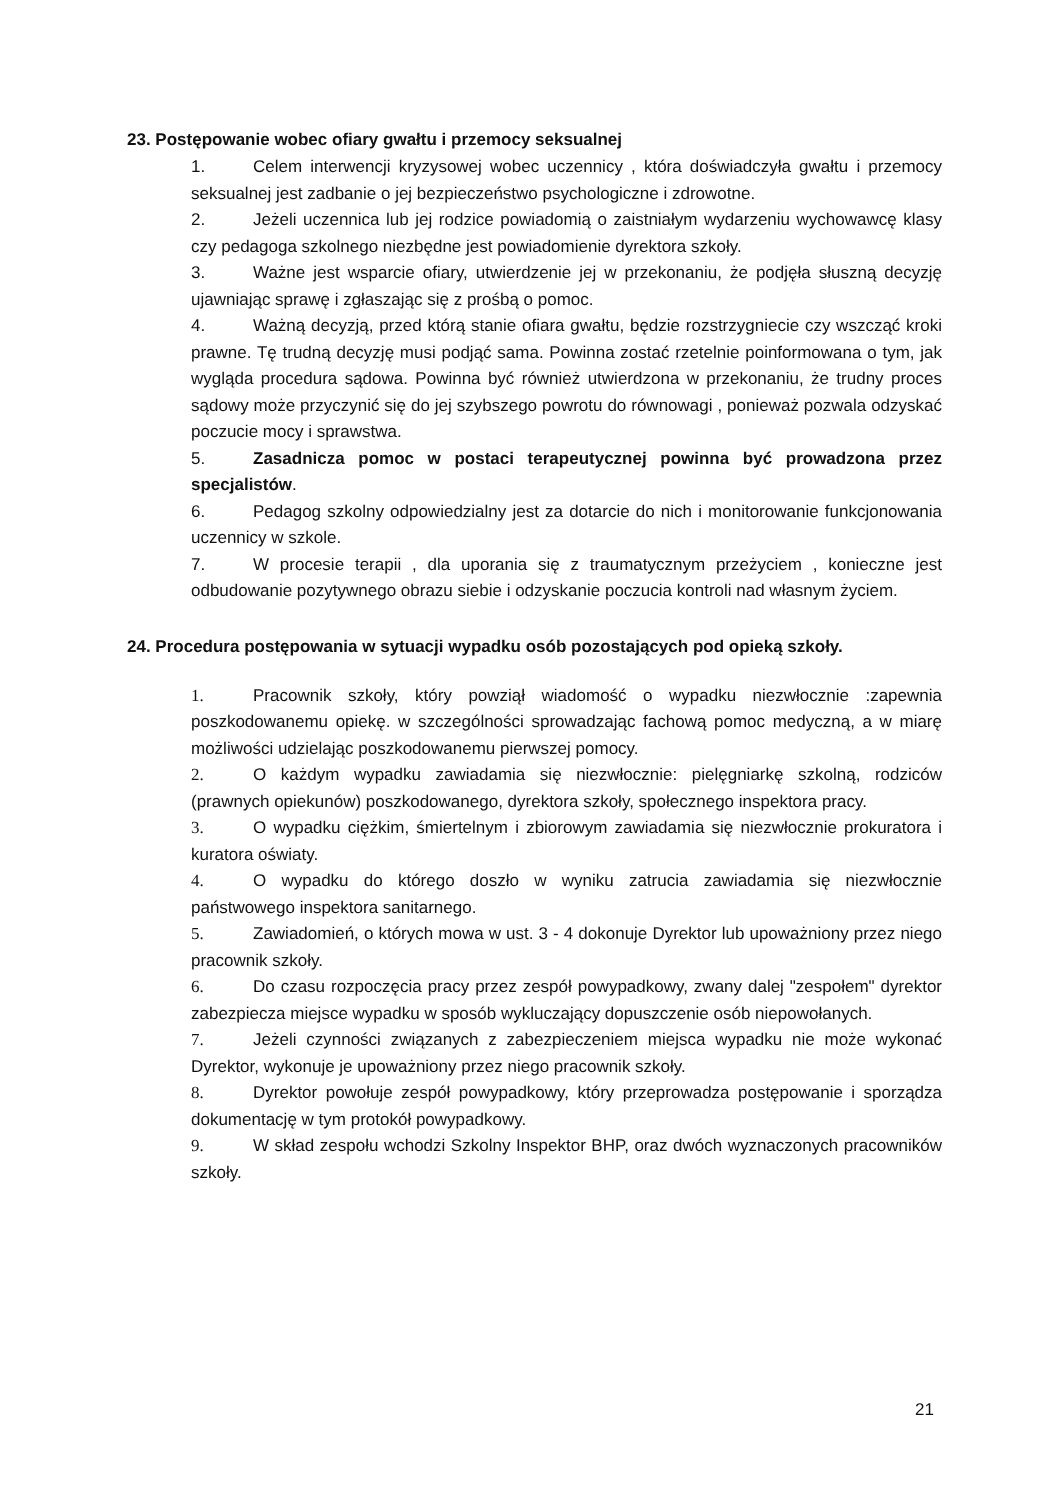23. Postępowanie wobec ofiary gwałtu i przemocy seksualnej
1. Celem interwencji kryzysowej wobec uczennicy , która doświadczyła gwałtu i przemocy seksualnej jest zadbanie o jej bezpieczeństwo psychologiczne i zdrowotne.
2. Jeżeli uczennica lub jej rodzice powiadomią o zaistniałym wydarzeniu wychowawcę klasy czy pedagoga szkolnego niezbędne jest powiadomienie dyrektora szkoły.
3. Ważne jest wsparcie ofiary, utwierdzenie jej w przekonaniu, że podjęła słuszną decyzję ujawniając sprawę i zgłaszając się z prośbą o pomoc.
4. Ważną decyzją, przed którą stanie ofiara gwałtu, będzie rozstrzygniecie czy wszcząć kroki prawne. Tę trudną decyzję musi podjąć sama. Powinna zostać rzetelnie poinformowana o tym, jak wygląda procedura sądowa. Powinna być również utwierdzona w przekonaniu, że trudny proces sądowy może przyczynić się do jej szybszego powrotu do równowagi , ponieważ pozwala odzyskać poczucie mocy i sprawstwa.
5. Zasadnicza pomoc w postaci terapeutycznej powinna być prowadzona przez specjalistów.
6. Pedagog szkolny odpowiedzialny jest za dotarcie do nich i monitorowanie funkcjonowania uczennicy w szkole.
7. W procesie terapii , dla uporania się z traumatycznym przeżyciem , konieczne jest odbudowanie pozytywnego obrazu siebie i odzyskanie poczucia kontroli nad własnym życiem.
24. Procedura postępowania w sytuacji wypadku osób pozostających pod opieką szkoły.
1. Pracownik szkoły, który powziął wiadomość o wypadku niezwłocznie :zapewnia poszkodowanemu opiekę. w szczególności sprowadzając fachową pomoc medyczną, a w miarę możliwości udzielając poszkodowanemu pierwszej pomocy.
2. O każdym wypadku zawiadamia się niezwłocznie: pielęgniarkę szkolną, rodziców (prawnych opiekunów) poszkodowanego, dyrektora szkoły, społecznego inspektora pracy.
3. O wypadku ciężkim, śmiertelnym i zbiorowym zawiadamia się niezwłocznie prokuratora i kuratora oświaty.
4. O wypadku do którego doszło w wyniku zatrucia zawiadamia się niezwłocznie państwowego inspektora sanitarnego.
5. Zawiadomień, o których mowa w ust. 3 - 4 dokonuje Dyrektor lub upoważniony przez niego pracownik szkoły.
6. Do czasu rozpoczęcia pracy przez zespół powypadkowy, zwany dalej "zespołem" dyrektor zabezpiecza miejsce wypadku w sposób wykluczający dopuszczenie osób niepowołanych.
7. Jeżeli czynności związanych z zabezpieczeniem miejsca wypadku nie może wykonać Dyrektor, wykonuje je upoważniony przez niego pracownik szkoły.
8. Dyrektor powołuje zespół powypadkowy, który przeprowadza postępowanie i sporządza dokumentację w tym protokół powypadkowy.
9. W skład zespołu wchodzi Szkolny Inspektor BHP, oraz dwóch wyznaczonych pracowników szkoły.
21